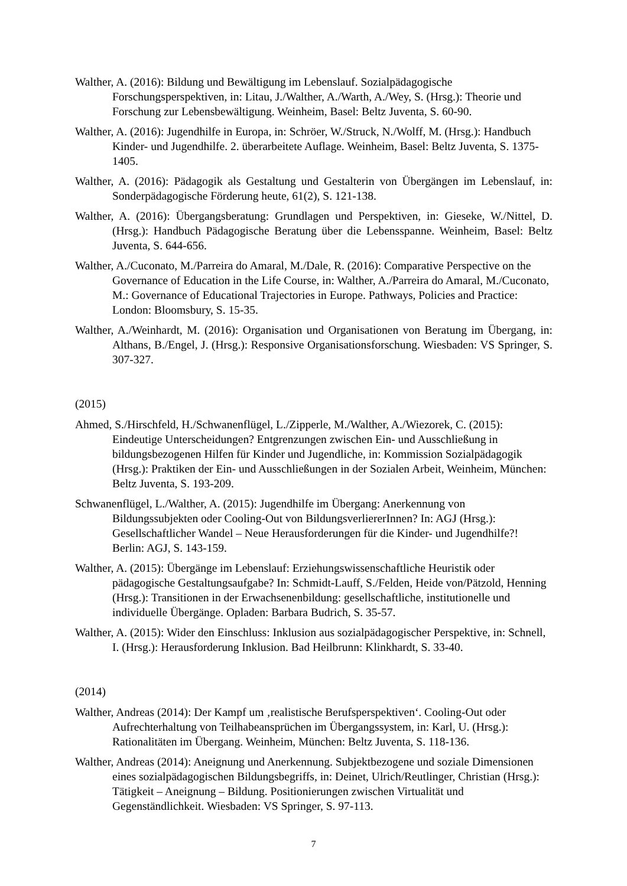Walther, A. (2016): Bildung und Bewältigung im Lebenslauf. Sozialpädagogische Forschungsperspektiven, in: Litau, J./Walther, A./Warth, A./Wey, S. (Hrsg.): Theorie und Forschung zur Lebensbewältigung. Weinheim, Basel: Beltz Juventa, S. 60-90.
Walther, A. (2016): Jugendhilfe in Europa, in: Schröer, W./Struck, N./Wolff, M. (Hrsg.): Handbuch Kinder- und Jugendhilfe. 2. überarbeitete Auflage. Weinheim, Basel: Beltz Juventa, S. 1375-1405.
Walther, A. (2016): Pädagogik als Gestaltung und Gestalterin von Übergängen im Lebenslauf, in: Sonderpädagogische Förderung heute, 61(2), S. 121-138.
Walther, A. (2016): Übergangsberatung: Grundlagen und Perspektiven, in: Gieseke, W./Nittel, D. (Hrsg.): Handbuch Pädagogische Beratung über die Lebensspanne. Weinheim, Basel: Beltz Juventa, S. 644-656.
Walther, A./Cuconato, M./Parreira do Amaral, M./Dale, R. (2016): Comparative Perspective on the Governance of Education in the Life Course, in: Walther, A./Parreira do Amaral, M./Cuconato, M.: Governance of Educational Trajectories in Europe. Pathways, Policies and Practice: London: Bloomsbury, S. 15-35.
Walther, A./Weinhardt, M. (2016): Organisation und Organisationen von Beratung im Übergang, in: Althans, B./Engel, J. (Hrsg.): Responsive Organisationsforschung. Wiesbaden: VS Springer, S. 307-327.
(2015)
Ahmed, S./Hirschfeld, H./Schwanenflügel, L./Zipperle, M./Walther, A./Wiezorek, C. (2015): Eindeutige Unterscheidungen? Entgrenzungen zwischen Ein- und Ausschließung in bildungsbezogenen Hilfen für Kinder und Jugendliche, in: Kommission Sozialpädagogik (Hrsg.): Praktiken der Ein- und Ausschließungen in der Sozialen Arbeit, Weinheim, München: Beltz Juventa, S. 193-209.
Schwanenflügel, L./Walther, A. (2015): Jugendhilfe im Übergang: Anerkennung von Bildungssubjekten oder Cooling-Out von BildungsverliererInnen? In: AGJ (Hrsg.): Gesellschaftlicher Wandel – Neue Herausforderungen für die Kinder- und Jugendhilfe?! Berlin: AGJ, S. 143-159.
Walther, A. (2015): Übergänge im Lebenslauf: Erziehungswissenschaftliche Heuristik oder pädagogische Gestaltungsaufgabe? In: Schmidt-Lauff, S./Felden, Heide von/Pätzold, Henning (Hrsg.): Transitionen in der Erwachsenenbildung: gesellschaftliche, institutionelle und individuelle Übergänge. Opladen: Barbara Budrich, S. 35-57.
Walther, A. (2015): Wider den Einschluss: Inklusion aus sozialpädagogischer Perspektive, in: Schnell, I. (Hrsg.): Herausforderung Inklusion. Bad Heilbrunn: Klinkhardt, S. 33-40.
(2014)
Walther, Andreas (2014): Der Kampf um ‚realistische Berufsperspektiven‘. Cooling-Out oder Aufrechterhaltung von Teilhabeansprüchen im Übergangssystem, in: Karl, U. (Hrsg.): Rationalitäten im Übergang. Weinheim, München: Beltz Juventa, S. 118-136.
Walther, Andreas (2014): Aneignung und Anerkennung. Subjektbezogene und soziale Dimensionen eines sozialpädagogischen Bildungsbegriffs, in: Deinet, Ulrich/Reutlinger, Christian (Hrsg.): Tätigkeit – Aneignung – Bildung. Positionierungen zwischen Virtualität und Gegenständlichkeit. Wiesbaden: VS Springer, S. 97-113.
7